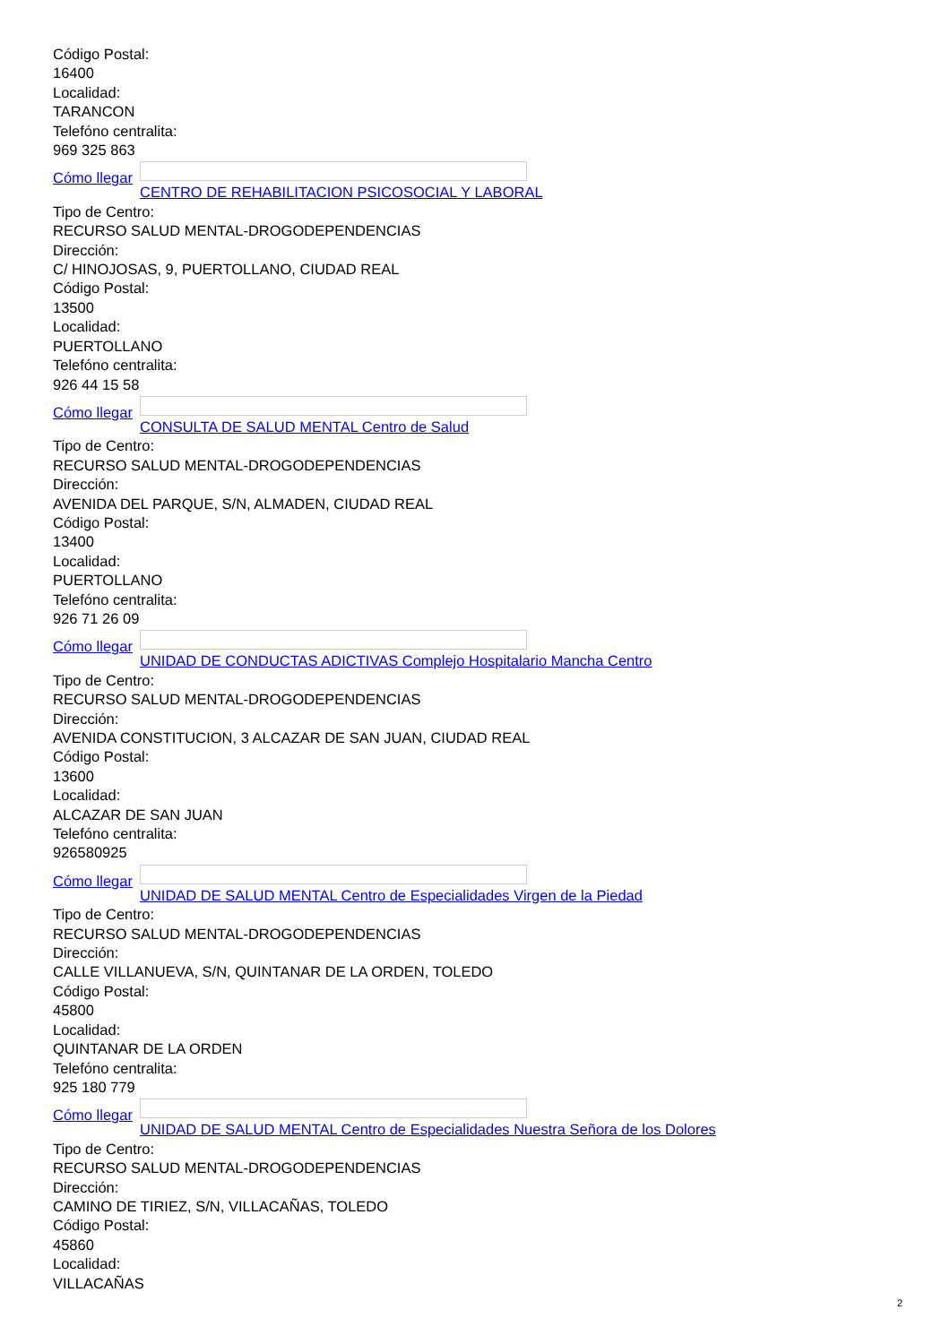Código Postal:
16400
Localidad:
TARANCON
Telefóno centralita:
969 325 863
Cómo llegar
CENTRO DE REHABILITACION PSICOSOCIAL Y LABORAL
Tipo de Centro:
RECURSO SALUD MENTAL-DROGODEPENDENCIAS
Dirección:
C/ HINOJOSAS, 9, PUERTOLLANO, CIUDAD REAL
Código Postal:
13500
Localidad:
PUERTOLLANO
Telefóno centralita:
926 44 15 58
Cómo llegar
CONSULTA DE SALUD MENTAL Centro de Salud
Tipo de Centro:
RECURSO SALUD MENTAL-DROGODEPENDENCIAS
Dirección:
AVENIDA DEL PARQUE, S/N, ALMADEN, CIUDAD REAL
Código Postal:
13400
Localidad:
PUERTOLLANO
Telefóno centralita:
926 71 26 09
Cómo llegar
UNIDAD DE CONDUCTAS ADICTIVAS Complejo Hospitalario Mancha Centro
Tipo de Centro:
RECURSO SALUD MENTAL-DROGODEPENDENCIAS
Dirección:
AVENIDA CONSTITUCION, 3 ALCAZAR DE SAN JUAN, CIUDAD REAL
Código Postal:
13600
Localidad:
ALCAZAR DE SAN JUAN
Telefóno centralita:
926580925
Cómo llegar
UNIDAD DE SALUD MENTAL Centro de Especialidades Virgen de la Piedad
Tipo de Centro:
RECURSO SALUD MENTAL-DROGODEPENDENCIAS
Dirección:
CALLE VILLANUEVA, S/N, QUINTANAR DE LA ORDEN, TOLEDO
Código Postal:
45800
Localidad:
QUINTANAR DE LA ORDEN
Telefóno centralita:
925 180 779
Cómo llegar
UNIDAD DE SALUD MENTAL Centro de Especialidades Nuestra Señora de los Dolores
Tipo de Centro:
RECURSO SALUD MENTAL-DROGODEPENDENCIAS
Dirección:
CAMINO DE TIRIEZ, S/N, VILLACAÑAS, TOLEDO
Código Postal:
45860
Localidad:
VILLACAÑAS
2